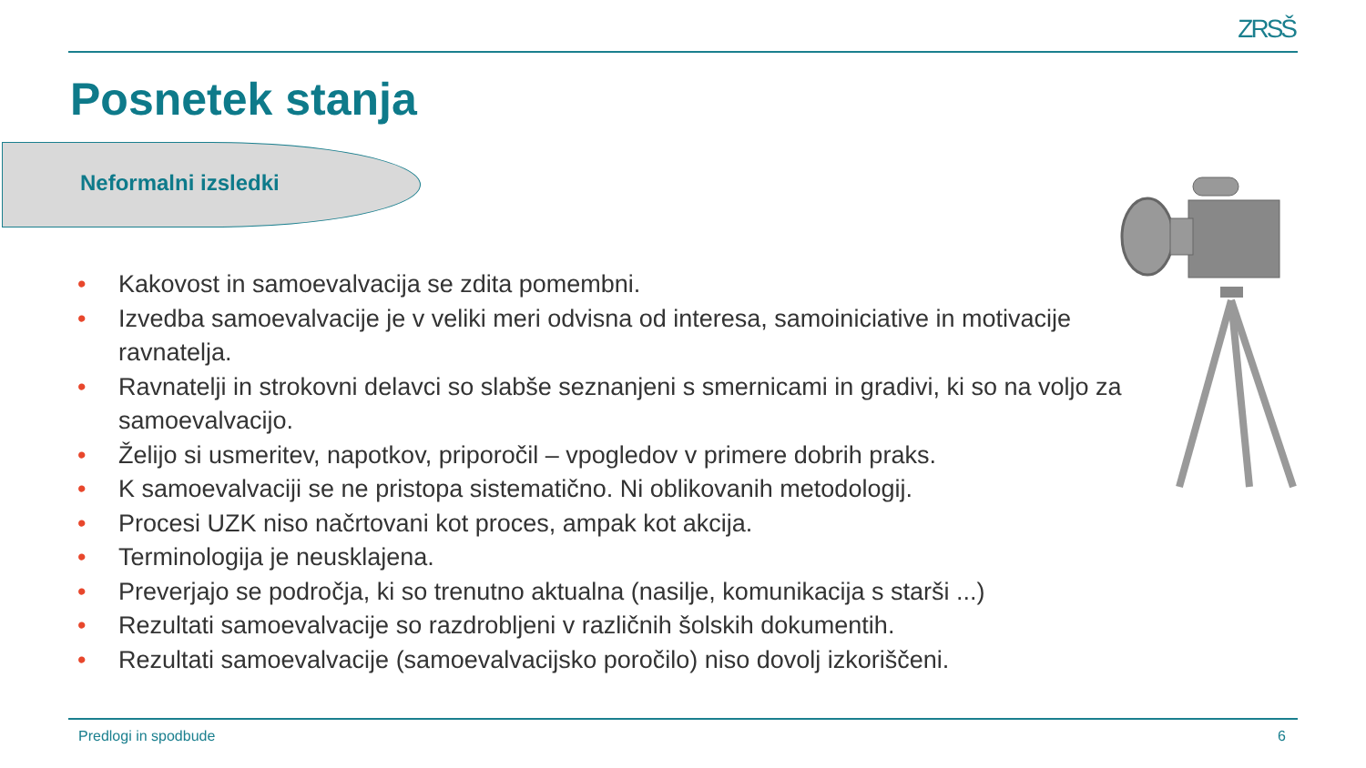ZRSŠ
Posnetek stanja
Neformalni izsledki
• Kakovost in samoevalvacija se zdita pomembni.
• Izvedba samoevalvacije je v veliki meri odvisna od interesa, samoiniciative in motivacije ravnatelja.
• Ravnatelji in strokovni delavci so slabše seznanjeni s smernicami in gradivi, ki so na voljo za samoevalvacijo.
• Želijo si usmeritev, napotkov, priporočil – vpogledov v primere dobrih praks.
• K samoevalvaciji se ne pristopa sistematično. Ni oblikovanih metodologij.
• Procesi UZK niso načrtovani kot proces, ampak kot akcija.
• Terminologija je neusklajena.
• Preverjajo se področja, ki so trenutno aktualna (nasilje, komunikacija s starši ...)
• Rezultati samoevalvacije so razdrobljeni v različnih šolskih dokumentih.
• Rezultati samoevalvacije (samoevalvacijsko poročilo) niso dovolj izkoriščeni.
Predlogi in spodbude 6